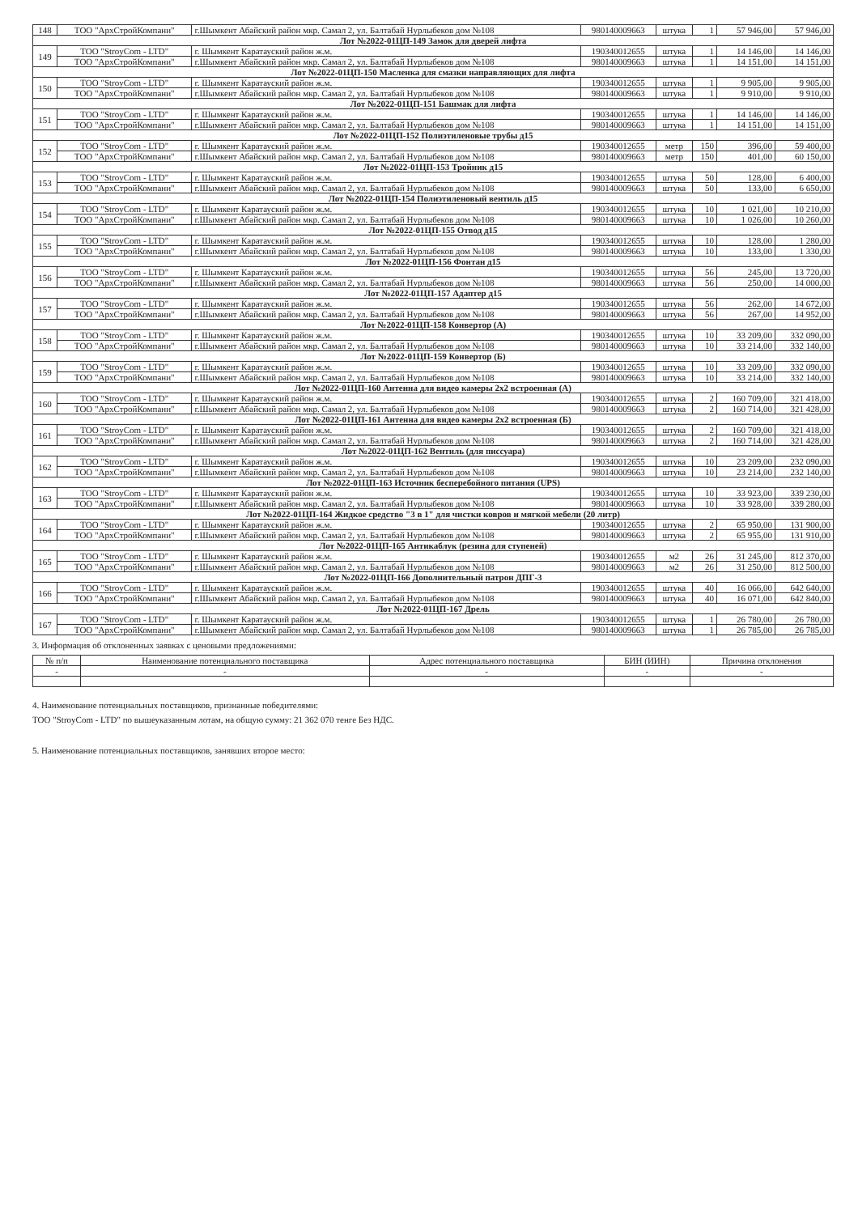| 148 | ТОО "АрхСтройКомпани" | г.Шымкент Абайский район мкр. Самал 2, ул. Балтабай Нурлыбеков дом №108 | 980140009663 | штука | 1 | 57 946,00 | 57 946,00 |
| Лот №2022-01ЦП-149 Замок для дверей лифта | | | | | | | |
| 149 | ТОО "StroyCom - LTD" | г. Шымкент Каратауский район ж.м. | 190340012655 | штука | 1 | 14 146,00 | 14 146,00 |
| | ТОО "АрхСтройКомпани" | г.Шымкент Абайский район мкр. Самал 2, ул. Балтабай Нурлыбеков дом №108 | 980140009663 | штука | 1 | 14 151,00 | 14 151,00 |
| Лот №2022-01ЦП-150 Масленка для смазки направляющих для лифта | | | | | | | |
| 150 | ТОО "StroyCom - LTD" | г. Шымкент Каратауский район ж.м. | 190340012655 | штука | 1 | 9 905,00 | 9 905,00 |
| | ТОО "АрхСтройКомпани" | г.Шымкент Абайский район мкр. Самал 2, ул. Балтабай Нурлыбеков дом №108 | 980140009663 | штука | 1 | 9 910,00 | 9 910,00 |
| Лот №2022-01ЦП-151 Башмак для лифта | | | | | | | |
| 151 | ТОО "StroyCom - LTD" | г. Шымкент Каратауский район ж.м. | 190340012655 | штука | 1 | 14 146,00 | 14 146,00 |
| | ТОО "АрхСтройКомпани" | г.Шымкент Абайский район мкр. Самал 2, ул. Балтабай Нурлыбеков дом №108 | 980140009663 | штука | 1 | 14 151,00 | 14 151,00 |
| Лот №2022-01ЦП-152 Полиэтиленовые трубы д15 | | | | | | | |
| 152 | ТОО "StroyCom - LTD" | г. Шымкент Каратауский район ж.м. | 190340012655 | метр | 150 | 396,00 | 59 400,00 |
| | ТОО "АрхСтройКомпани" | г.Шымкент Абайский район мкр. Самал 2, ул. Балтабай Нурлыбеков дом №108 | 980140009663 | метр | 150 | 401,00 | 60 150,00 |
| Лот №2022-01ЦП-153 Тройник д15 | | | | | | | |
| 153 | ТОО "StroyCom - LTD" | г. Шымкент Каратауский район ж.м. | 190340012655 | штука | 50 | 128,00 | 6 400,00 |
| | ТОО "АрхСтройКомпани" | г.Шымкент Абайский район мкр. Самал 2, ул. Балтабай Нурлыбеков дом №108 | 980140009663 | штука | 50 | 133,00 | 6 650,00 |
| Лот №2022-01ЦП-154 Полиэтиленовый вентиль д15 | | | | | | | |
| 154 | ТОО "StroyCom - LTD" | г. Шымкент Каратауский район ж.м. | 190340012655 | штука | 10 | 1 021,00 | 10 210,00 |
| | ТОО "АрхСтройКомпани" | г.Шымкент Абайский район мкр. Самал 2, ул. Балтабай Нурлыбеков дом №108 | 980140009663 | штука | 10 | 1 026,00 | 10 260,00 |
| Лот №2022-01ЦП-155 Отвод д15 | | | | | | | |
| 155 | ТОО "StroyCom - LTD" | г. Шымкент Каратауский район ж.м. | 190340012655 | штука | 10 | 128,00 | 1 280,00 |
| | ТОО "АрхСтройКомпани" | г.Шымкент Абайский район мкр. Самал 2, ул. Балтабай Нурлыбеков дом №108 | 980140009663 | штука | 10 | 133,00 | 1 330,00 |
| Лот №2022-01ЦП-156 Фонтан д15 | | | | | | | |
| 156 | ТОО "StroyCom - LTD" | г. Шымкент Каратауский район ж.м. | 190340012655 | штука | 56 | 245,00 | 13 720,00 |
| | ТОО "АрхСтройКомпани" | г.Шымкент Абайский район мкр. Самал 2, ул. Балтабай Нурлыбеков дом №108 | 980140009663 | штука | 56 | 250,00 | 14 000,00 |
| Лот №2022-01ЦП-157 Адаптер д15 | | | | | | | |
| 157 | ТОО "StroyCom - LTD" | г. Шымкент Каратауский район ж.м. | 190340012655 | штука | 56 | 262,00 | 14 672,00 |
| | ТОО "АрхСтройКомпани" | г.Шымкент Абайский район мкр. Самал 2, ул. Балтабай Нурлыбеков дом №108 | 980140009663 | штука | 56 | 267,00 | 14 952,00 |
| Лот №2022-01ЦП-158 Конвертор (А) | | | | | | | |
| 158 | ТОО "StroyCom - LTD" | г. Шымкент Каратауский район ж.м. | 190340012655 | штука | 10 | 33 209,00 | 332 090,00 |
| | ТОО "АрхСтройКомпани" | г.Шымкент Абайский район мкр. Самал 2, ул. Балтабай Нурлыбеков дом №108 | 980140009663 | штука | 10 | 33 214,00 | 332 140,00 |
| Лот №2022-01ЦП-159 Конвертор (Б) | | | | | | | |
| 159 | ТОО "StroyCom - LTD" | г. Шымкент Каратауский район ж.м. | 190340012655 | штука | 10 | 33 209,00 | 332 090,00 |
| | ТОО "АрхСтройКомпани" | г.Шымкент Абайский район мкр. Самал 2, ул. Балтабай Нурлыбеков дом №108 | 980140009663 | штука | 10 | 33 214,00 | 332 140,00 |
| Лот №2022-01ЦП-160 Антенна для видео камеры 2х2 встроенная (А) | | | | | | | |
| 160 | ТОО "StroyCom - LTD" | г. Шымкент Каратауский район ж.м. | 190340012655 | штука | 2 | 160 709,00 | 321 418,00 |
| | ТОО "АрхСтройКомпани" | г.Шымкент Абайский район мкр. Самал 2, ул. Балтабай Нурлыбеков дом №108 | 980140009663 | штука | 2 | 160 714,00 | 321 428,00 |
| Лот №2022-01ЦП-161 Антенна для видео камеры 2х2 встроенная (Б) | | | | | | | |
| 161 | ТОО "StroyCom - LTD" | г. Шымкент Каратауский район ж.м. | 190340012655 | штука | 2 | 160 709,00 | 321 418,00 |
| | ТОО "АрхСтройКомпани" | г.Шымкент Абайский район мкр. Самал 2, ул. Балтабай Нурлыбеков дом №108 | 980140009663 | штука | 2 | 160 714,00 | 321 428,00 |
| Лот №2022-01ЦП-162 Вентиль (для писсуара) | | | | | | | |
| 162 | ТОО "StroyCom - LTD" | г. Шымкент Каратауский район ж.м. | 190340012655 | штука | 10 | 23 209,00 | 232 090,00 |
| | ТОО "АрхСтройКомпани" | г.Шымкент Абайский район мкр. Самал 2, ул. Балтабай Нурлыбеков дом №108 | 980140009663 | штука | 10 | 23 214,00 | 232 140,00 |
| Лот №2022-01ЦП-163 Источник бесперебойного питания (UPS) | | | | | | | |
| 163 | ТОО "StroyCom - LTD" | г. Шымкент Каратауский район ж.м. | 190340012655 | штука | 10 | 33 923,00 | 339 230,00 |
| | ТОО "АрхСтройКомпани" | г.Шымкент Абайский район мкр. Самал 2, ул. Балтабай Нурлыбеков дом №108 | 980140009663 | штука | 10 | 33 928,00 | 339 280,00 |
| Лот №2022-01ЦП-164 Жидкое средство "3 в 1" для чистки ковров и мягкой мебели (20 литр) | | | | | | | |
| 164 | ТОО "StroyCom - LTD" | г. Шымкент Каратауский район ж.м. | 190340012655 | штука | 2 | 65 950,00 | 131 900,00 |
| | ТОО "АрхСтройКомпани" | г.Шымкент Абайский район мкр. Самал 2, ул. Балтабай Нурлыбеков дом №108 | 980140009663 | штука | 2 | 65 955,00 | 131 910,00 |
| Лот №2022-01ЦП-165 Антикаблук (резина для ступеней) | | | | | | | |
| 165 | ТОО "StroyCom - LTD" | г. Шымкент Каратауский район ж.м. | 190340012655 | м2 | 26 | 31 245,00 | 812 370,00 |
| | ТОО "АрхСтройКомпани" | г.Шымкент Абайский район мкр. Самал 2, ул. Балтабай Нурлыбеков дом №108 | 980140009663 | м2 | 26 | 31 250,00 | 812 500,00 |
| Лот №2022-01ЦП-166 Дополнительный патрон ДПГ-3 | | | | | | | |
| 166 | ТОО "StroyCom - LTD" | г. Шымкент Каратауский район ж.м. | 190340012655 | штука | 40 | 16 066,00 | 642 640,00 |
| | ТОО "АрхСтройКомпани" | г.Шымкент Абайский район мкр. Самал 2, ул. Балтабай Нурлыбеков дом №108 | 980140009663 | штука | 40 | 16 071,00 | 642 840,00 |
| Лот №2022-01ЦП-167 Дрель | | | | | | | |
| 167 | ТОО "StroyCom - LTD" | г. Шымкент Каратауский район ж.м. | 190340012655 | штука | 1 | 26 780,00 | 26 780,00 |
| | ТОО "АрхСтройКомпани" | г.Шымкент Абайский район мкр. Самал 2, ул. Балтабай Нурлыбеков дом №108 | 980140009663 | штука | 1 | 26 785,00 | 26 785,00 |
3. Информация об отклоненных заявках с ценовыми предложениями:
| № п/п | Наименование потенциального поставщика | Адрес потенциального поставщика | БИН (ИИН) | Причина отклонения |
| --- | --- | --- | --- | --- |
| - | - | - | - | - |
4. Наименование потенциальных поставщиков, признанные победителями:
ТОО "StroyCom - LTD" по вышеуказанным лотам, на общую сумму: 21 362 070 тенге Без НДС.
5. Наименование потенциальных поставщиков, занявших второе место: